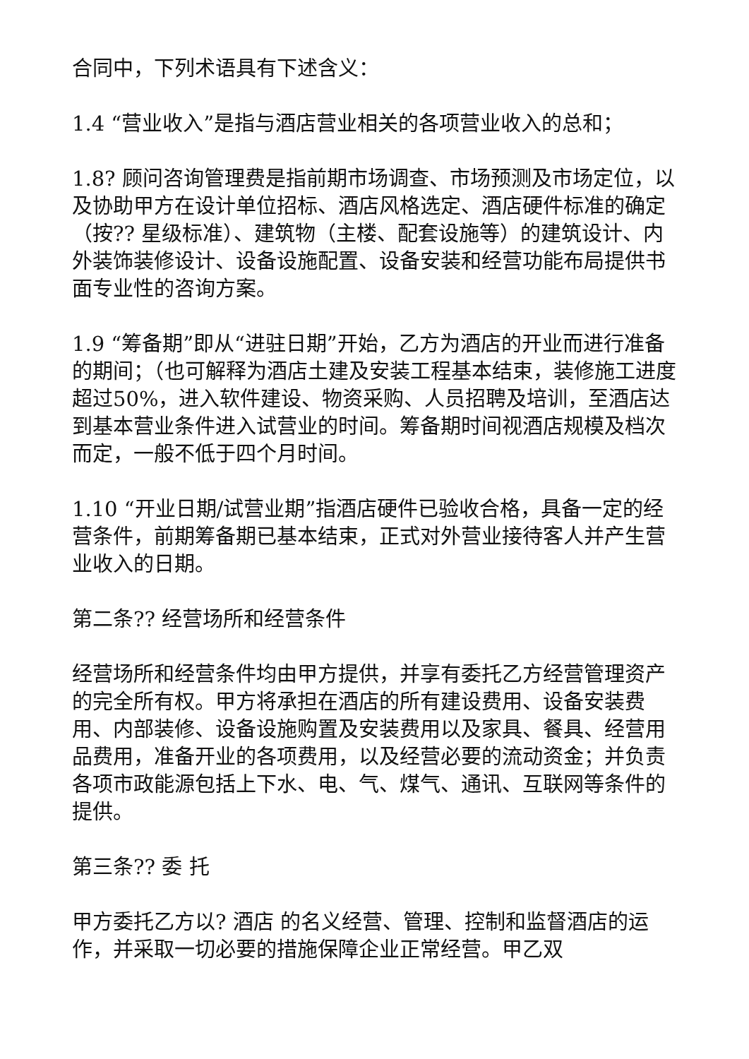合同中，下列术语具有下述含义：
1.4 “营业收入”是指与酒店营业相关的各项营业收入的总和；
1.8? 顾问咨询管理费是指前期市场调查、市场预测及市场定位，以及协助甲方在设计单位招标、酒店风格选定、酒店硬件标准的确定（按?? 星级标准）、建筑物（主楼、配套设施等）的建筑设计、内外装饰装修设计、设备设施配置、设备安装和经营功能布局提供书面专业性的咨询方案。
1.9 “筹备期”即从“进驻日期”开始，乙方为酒店的开业而进行准备的期间；（也可解释为酒店土建及安装工程基本结束，装修施工进度超过50%，进入软件建设、物资采购、人员招聘及培训，至酒店达到基本营业条件进入试营业的时间。筹备期时间视酒店规模及档次而定，一般不低于四个月时间。
1.10 “开业日期/试营业期”指酒店硬件已验收合格，具备一定的经营条件，前期筹备期已基本结束，正式对外营业接待客人并产生营业收入的日期。
第二条?? 经营场所和经营条件
经营场所和经营条件均由甲方提供，并享有委托乙方经营管理资产的完全所有权。甲方将承担在酒店的所有建设费用、设备安装费用、内部装修、设备设施购置及安装费用以及家具、餐具、经营用品费用，准备开业的各项费用，以及经营必要的流动资金；并负责各项市政能源包括上下水、电、气、煤气、通讯、互联网等条件的提供。
第三条?? 委 托
甲方委托乙方以? 酒店 的名义经营、管理、控制和监督酒店的运作，并采取一切必要的措施保障企业正常经营。甲乙双